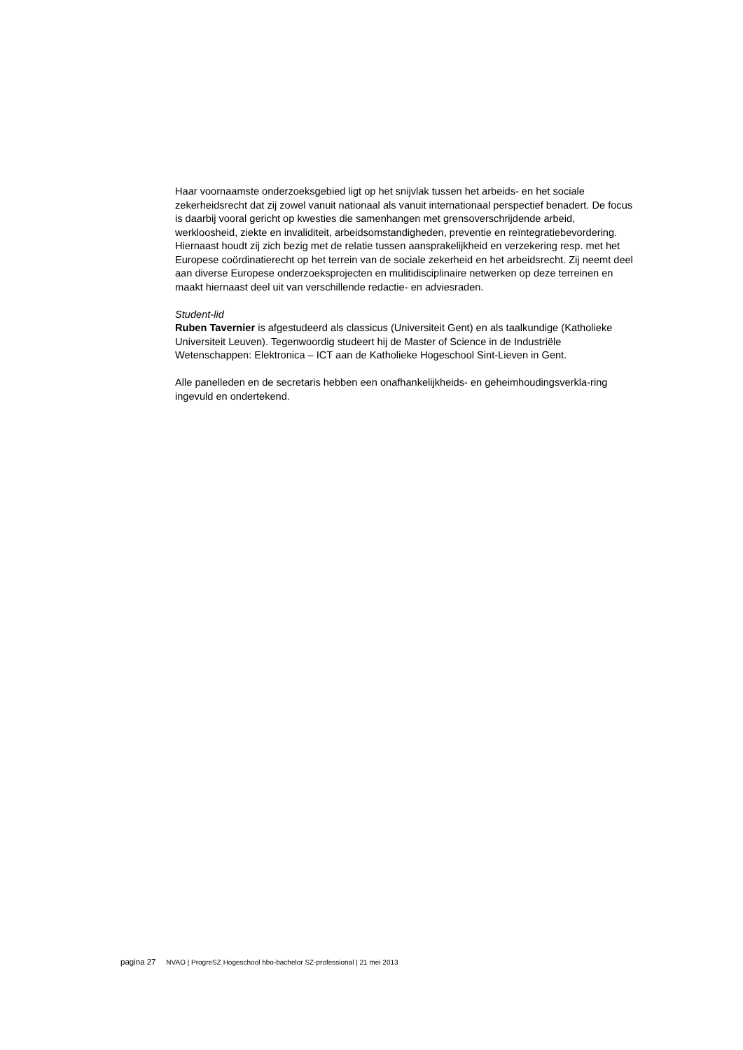Haar voornaamste onderzoeksgebied ligt op het snijvlak tussen het arbeids- en het sociale zekerheidsrecht dat zij zowel vanuit nationaal als vanuit internationaal perspectief benadert. De focus is daarbij vooral gericht op kwesties die samenhangen met grensoverschrijdende arbeid, werkloosheid, ziekte en invaliditeit, arbeidsomstandigheden, preventie en reïntegratiebevordering. Hiernaast houdt zij zich bezig met de relatie tussen aansprakelijkheid en verzekering resp. met het Europese coördinatierecht op het terrein van de sociale zekerheid en het arbeidsrecht. Zij neemt deel aan diverse Europese onderzoeksprojecten en mulitidisciplinaire netwerken op deze terreinen en maakt hiernaast deel uit van verschillende redactie- en adviesraden.
Student-lid
Ruben Tavernier is afgestudeerd als classicus (Universiteit Gent) en als taalkundige (Katholieke Universiteit Leuven). Tegenwoordig studeert hij de Master of Science in de Industriële Wetenschappen: Elektronica – ICT aan de Katholieke Hogeschool Sint-Lieven in Gent.
Alle panelleden en de secretaris hebben een onafhankelijkheids- en geheimhoudingsverkla-ring ingevuld en ondertekend.
pagina 27 NVAO | ProgreSZ Hogeschool hbo-bachelor SZ-professional | 21 mei 2013